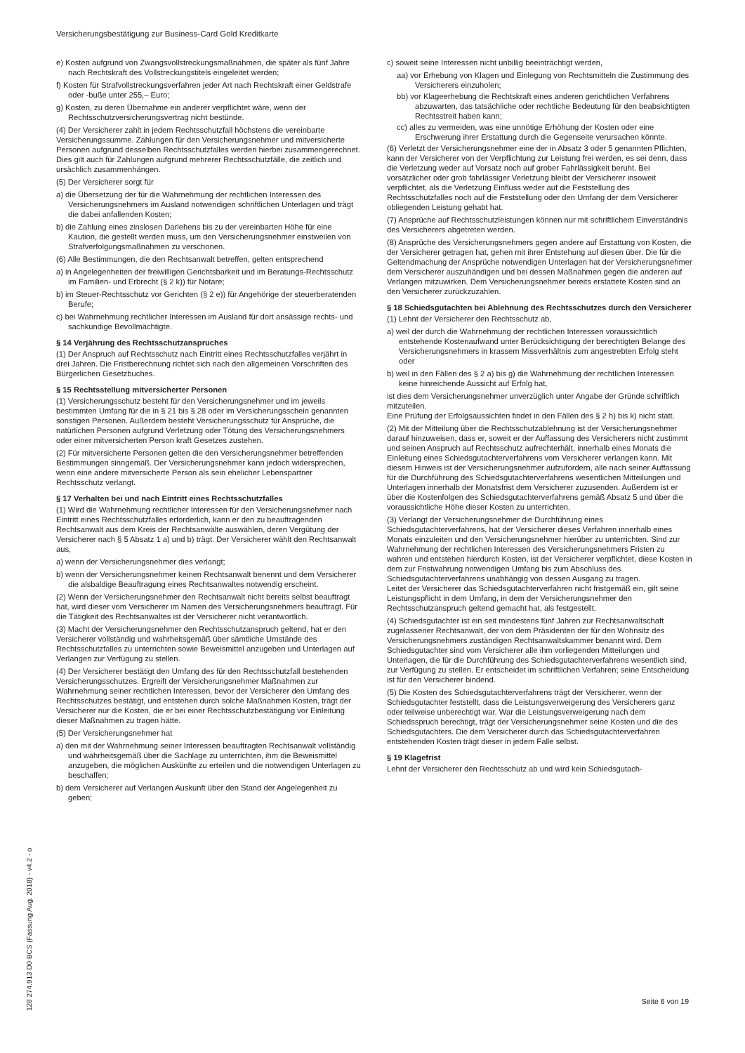Versicherungsbestätigung zur Business-Card Gold Kreditkarte
e) Kosten aufgrund von Zwangsvollstreckungsmaßnahmen, die später als fünf Jahre nach Rechtskraft des Vollstreckungstitels eingeleitet werden;
f) Kosten für Strafvollstreckungsverfahren jeder Art nach Rechtskraft einer Geldstrafe oder -buße unter 255,– Euro;
g) Kosten, zu deren Übernahme ein anderer verpflichtet wäre, wenn der Rechtsschutzversicherungsvertrag nicht bestünde.
(4) Der Versicherer zahlt in jedem Rechtsschutzfall höchstens die vereinbarte Versicherungssumme. Zahlungen für den Versicherungsnehmer und mitversicherte Personen aufgrund desselben Rechtsschutzfalles werden hierbei zusammengerechnet. Dies gilt auch für Zahlungen aufgrund mehrerer Rechtsschutzfälle, die zeitlich und ursächlich zusammenhängen.
(5) Der Versicherer sorgt für
a) die Übersetzung der für die Wahrnehmung der rechtlichen Interessen des Versicherungsnehmers im Ausland notwendigen schriftlichen Unterlagen und trägt die dabei anfallenden Kosten;
b) die Zahlung eines zinslosen Darlehens bis zu der vereinbarten Höhe für eine Kaution, die gestellt werden muss, um den Versicherungsnehmer einstweilen von Strafverfolgungsmaßnahmen zu verschonen.
(6) Alle Bestimmungen, die den Rechtsanwalt betreffen, gelten entsprechend
a) in Angelegenheiten der freiwilligen Gerichtsbarkeit und im Beratungs-Rechtsschutz im Familien- und Erbrecht (§ 2 k)) für Notare;
b) im Steuer-Rechtsschutz vor Gerichten (§ 2 e)) für Angehörige der steuerberatenden Berufe;
c) bei Wahrnehmung rechtlicher Interessen im Ausland für dort ansässige rechts- und sachkundige Bevollmächtigte.
§ 14 Verjährung des Rechtsschutzanspruches
(1) Der Anspruch auf Rechtsschutz nach Eintritt eines Rechtsschutzfalles verjährt in drei Jahren. Die Fristberechnung richtet sich nach den allgemeinen Vorschriften des Bürgerlichen Gesetzbuches.
§ 15 Rechtsstellung mitversicherter Personen
(1) Versicherungsschutz besteht für den Versicherungsnehmer und im jeweils bestimmten Umfang für die in § 21 bis § 28 oder im Versicherungsschein genannten sonstigen Personen. Außerdem besteht Versicherungsschutz für Ansprüche, die natürlichen Personen aufgrund Verletzung oder Tötung des Versicherungsnehmers oder einer mitversicherten Person kraft Gesetzes zustehen.
(2) Für mitversicherte Personen gelten die den Versicherungsnehmer betreffenden Bestimmungen sinngemäß. Der Versicherungsnehmer kann jedoch widersprechen, wenn eine andere mitversicherte Person als sein ehelicher Lebenspartner Rechtsschutz verlangt.
§ 17 Verhalten bei und nach Eintritt eines Rechtsschutzfalles
(1) Wird die Wahrnehmung rechtlicher Interessen für den Versicherungsnehmer nach Eintritt eines Rechtsschutzfalles erforderlich, kann er den zu beauftragenden Rechtsanwalt aus dem Kreis der Rechtsanwälte auswählen, deren Vergütung der Versicherer nach § 5 Absatz 1 a) und b) trägt. Der Versicherer wählt den Rechtsanwalt aus,
a) wenn der Versicherungsnehmer dies verlangt;
b) wenn der Versicherungsnehmer keinen Rechtsanwalt benennt und dem Versicherer die alsbaldige Beauftragung eines Rechtsanwaltes notwendig erscheint.
(2) Wenn der Versicherungsnehmer den Rechtsanwalt nicht bereits selbst beauftragt hat, wird dieser vom Versicherer im Namen des Versicherungsnehmers beauftragt. Für die Tätigkeit des Rechtsanwaltes ist der Versicherer nicht verantwortlich.
(3) Macht der Versicherungsnehmer den Rechtsschutzanspruch geltend, hat er den Versicherer vollständig und wahrheitsgemäß über sämtliche Umstände des Rechtsschutzfalles zu unterrichten sowie Beweismittel anzugeben und Unterlagen auf Verlangen zur Verfügung zu stellen.
(4) Der Versicherer bestätigt den Umfang des für den Rechtsschutzfall bestehenden Versicherungsschutzes. Ergreift der Versicherungsnehmer Maßnahmen zur Wahrnehmung seiner rechtlichen Interessen, bevor der Versicherer den Umfang des Rechtsschutzes bestätigt, und entstehen durch solche Maßnahmen Kosten, trägt der Versicherer nur die Kosten, die er bei einer Rechtsschutzbestätigung vor Einleitung dieser Maßnahmen zu tragen hätte.
(5) Der Versicherungsnehmer hat
a) den mit der Wahrnehmung seiner Interessen beauftragten Rechtsanwalt vollständig und wahrheitsgemäß über die Sachlage zu unterrichten, ihm die Beweismittel anzugeben, die möglichen Auskünfte zu erteilen und die notwendigen Unterlagen zu beschaffen;
b) dem Versicherer auf Verlangen Auskunft über den Stand der Angelegenheit zu geben;
c) soweit seine Interessen nicht unbillig beeinträchtigt werden,
aa) vor Erhebung von Klagen und Einlegung von Rechtsmitteln die Zustimmung des Versicherers einzuholen;
bb) vor Klageerhebung die Rechtskraft eines anderen gerichtlichen Verfahrens abzuwarten, das tatsächliche oder rechtliche Bedeutung für den beabsichtigten Rechtsstreit haben kann;
cc) alles zu vermeiden, was eine unnötige Erhöhung der Kosten oder eine Erschwerung ihrer Erstattung durch die Gegenseite verursachen könnte.
(6) Verletzt der Versicherungsnehmer eine der in Absatz 3 oder 5 genannten Pflichten, kann der Versicherer von der Verpflichtung zur Leistung frei werden, es sei denn, dass die Verletzung weder auf Vorsatz noch auf grober Fahrlässigkeit beruht. Bei vorsätzlicher oder grob fahrlässiger Verletzung bleibt der Versicherer insoweit verpflichtet, als die Verletzung Einfluss weder auf die Feststellung des Rechtsschutzfalles noch auf die Feststellung oder den Umfang der dem Versicherer obliegenden Leistung gehabt hat.
(7) Ansprüche auf Rechtsschutzleistungen können nur mit schriftlichem Einverständnis des Versicherers abgetreten werden.
(8) Ansprüche des Versicherungsnehmers gegen andere auf Erstattung von Kosten, die der Versicherer getragen hat, gehen mit ihrer Entstehung auf diesen über. Die für die Geltendmachung der Ansprüche notwendigen Unterlagen hat der Versicherungsnehmer dem Versicherer auszuhändigen und bei dessen Maßnahmen gegen die anderen auf Verlangen mitzuwirken. Dem Versicherungsnehmer bereits erstattete Kosten sind an den Versicherer zurückzuzahlen.
§ 18 Schiedsgutachten bei Ablehnung des Rechtsschutzes durch den Versicherer
(1) Lehnt der Versicherer den Rechtsschutz ab,
a) weil der durch die Wahrnehmung der rechtlichen Interessen voraussichtlich entstehende Kostenaufwand unter Berücksichtigung der berechtigten Belange des Versicherungsnehmers in krassem Missverhältnis zum angestrebten Erfolg steht oder
b) weil in den Fällen des § 2 a) bis g) die Wahrnehmung der rechtlichen Interessen keine hinreichende Aussicht auf Erfolg hat,
ist dies dem Versicherungsnehmer unverzüglich unter Angabe der Gründe schriftlich mitzuteilen.
Eine Prüfung der Erfolgsaussichten findet in den Fällen des § 2 h) bis k) nicht statt.
(2) Mit der Mitteilung über die Rechtsschutzablehnung ist der Versicherungsnehmer darauf hinzuweisen, dass er, soweit er der Auffassung des Versicherers nicht zustimmt und seinen Anspruch auf Rechtsschutz aufrechterhält, innerhalb eines Monats die Einleitung eines Schiedsgutachterverfahrens vom Versicherer verlangen kann. Mit diesem Hinweis ist der Versicherungsnehmer aufzufordern, alle nach seiner Auffassung für die Durchführung des Schiedsgutachterverfahrens wesentlichen Mitteilungen und Unterlagen innerhalb der Monatsfrist dem Versicherer zuzusenden. Außerdem ist er über die Kostenfolgen des Schiedsgutachterverfahrens gemäß Absatz 5 und über die voraussichtliche Höhe dieser Kosten zu unterrichten.
(3) Verlangt der Versicherungsnehmer die Durchführung eines Schiedsgutachterverfahrens, hat der Versicherer dieses Verfahren innerhalb eines Monats einzuleiten und den Versicherungsnehmer hierüber zu unterrichten. Sind zur Wahrnehmung der rechtlichen Interessen des Versicherungsnehmers Fristen zu wahren und entstehen hierdurch Kosten, ist der Versicherer verpflichtet, diese Kosten in dem zur Fristwahrung notwendigen Umfang bis zum Abschluss des Schiedsgutachterverfahrens unabhängig von dessen Ausgang zu tragen.
Leitet der Versicherer das Schiedsgutachterverfahren nicht fristgemäß ein, gilt seine Leistungspflicht in dem Umfang, in dem der Versicherungsnehmer den Rechtsschutzanspruch geltend gemacht hat, als festgestellt.
(4) Schiedsgutachter ist ein seit mindestens fünf Jahren zur Rechtsanwaltschaft zugelassener Rechtsanwalt, der von dem Präsidenten der für den Wohnsitz des Versicherungsnehmers zuständigen Rechtsanwaltskammer benannt wird. Dem Schiedsgutachter sind vom Versicherer alle ihm vorliegenden Mitteilungen und Unterlagen, die für die Durchführung des Schiedsgutachterverfahrens wesentlich sind, zur Verfügung zu stellen. Er entscheidet im schriftlichen Verfahren; seine Entscheidung ist für den Versicherer bindend.
(5) Die Kosten des Schiedsgutachterverfahrens trägt der Versicherer, wenn der Schiedsgutachter feststellt, dass die Leistungsverweigerung des Versicherers ganz oder teilweise unberechtigt war. War die Leistungsverweigerung nach dem Schiedsspruch berechtigt, trägt der Versicherungsnehmer seine Kosten und die des Schiedsgutachters. Die dem Versicherer durch das Schiedsgutachterverfahren entstehenden Kosten trägt dieser in jedem Falle selbst.
§ 19 Klagefrist
Lehnt der Versicherer den Rechtsschutz ab und wird kein Schiedsgutach-
Seite 6 von 19
128 274.913 D0 BCS (Fassung Aug. 2018) - v4.2 - o